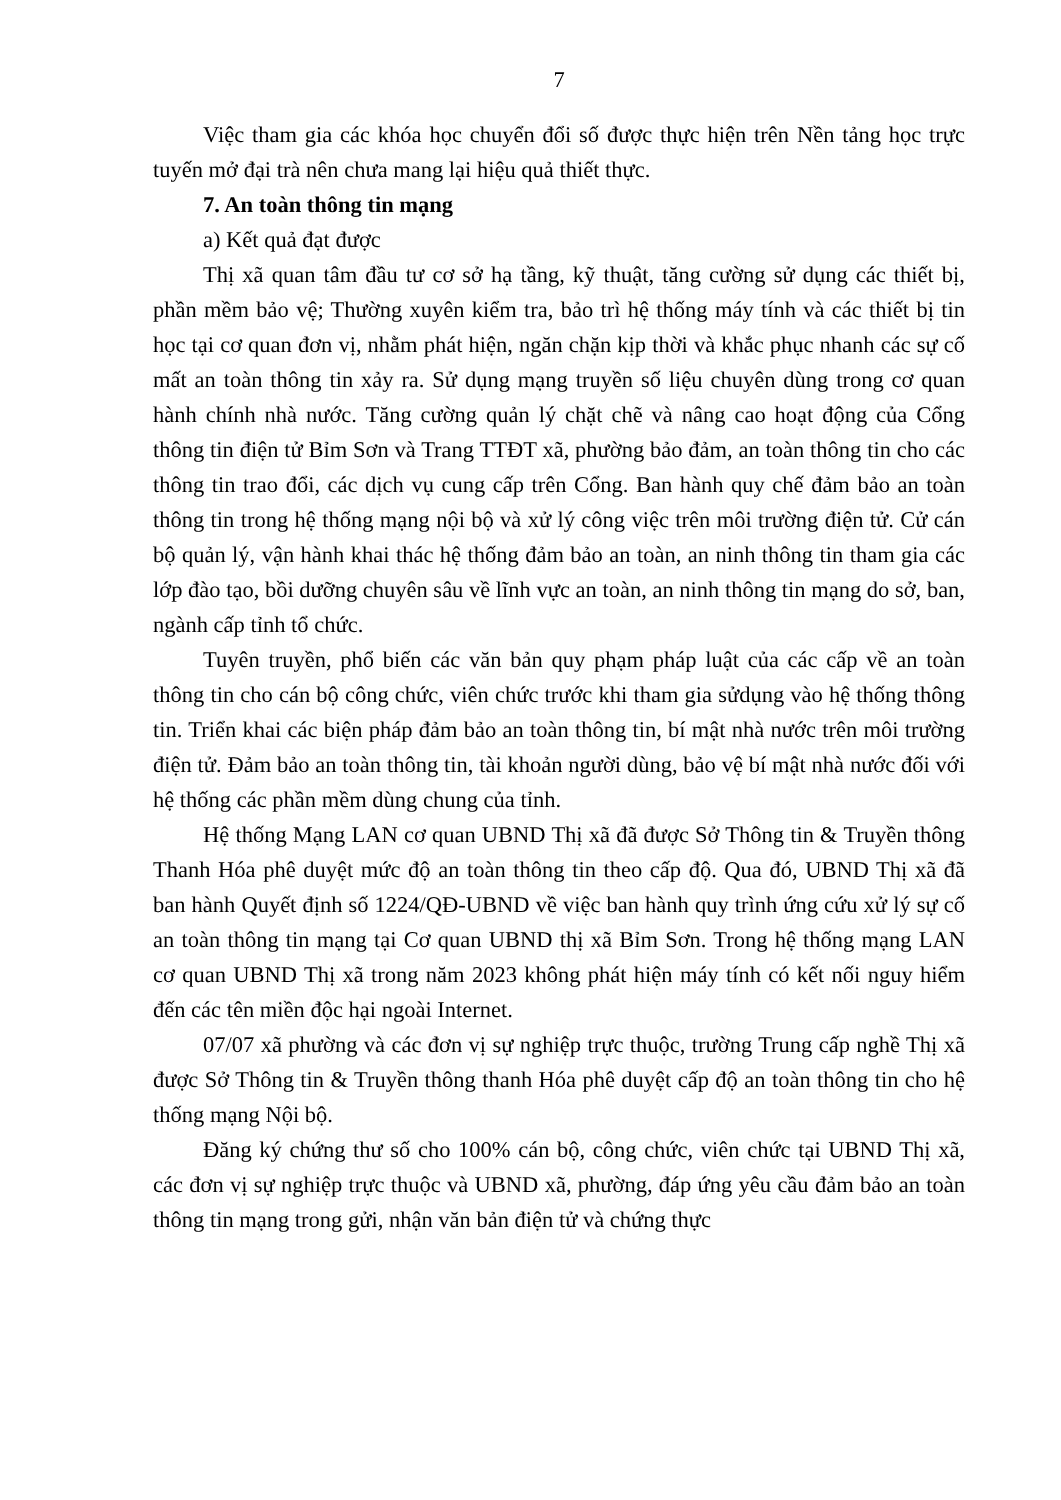7
Việc tham gia các khóa học chuyển đổi số được thực hiện trên Nền tảng học trực tuyến mở đại trà nên chưa mang lại hiệu quả thiết thực.
7. An toàn thông tin mạng
a) Kết quả đạt được
Thị xã quan tâm đầu tư cơ sở hạ tầng, kỹ thuật, tăng cường sử dụng các thiết bị, phần mềm bảo vệ; Thường xuyên kiểm tra, bảo trì hệ thống máy tính và các thiết bị tin học tại cơ quan đơn vị, nhằm phát hiện, ngăn chặn kịp thời và khắc phục nhanh các sự cố mất an toàn thông tin xảy ra. Sử dụng mạng truyền số liệu chuyên dùng trong cơ quan hành chính nhà nước. Tăng cường quản lý chặt chẽ và nâng cao hoạt động của Cổng thông tin điện tử Bỉm Sơn và Trang TTĐT xã, phường bảo đảm, an toàn thông tin cho các thông tin trao đổi, các dịch vụ cung cấp trên Cổng. Ban hành quy chế đảm bảo an toàn thông tin trong hệ thống mạng nội bộ và xử lý công việc trên môi trường điện tử. Cử cán bộ quản lý, vận hành khai thác hệ thống đảm bảo an toàn, an ninh thông tin tham gia các lớp đào tạo, bồi dưỡng chuyên sâu về lĩnh vực an toàn, an ninh thông tin mạng do sở, ban, ngành cấp tỉnh tổ chức.
Tuyên truyền, phổ biến các văn bản quy phạm pháp luật của các cấp về an toàn thông tin cho cán bộ công chức, viên chức trước khi tham gia sửdụng vào hệ thống thông tin. Triển khai các biện pháp đảm bảo an toàn thông tin, bí mật nhà nước trên môi trường điện tử. Đảm bảo an toàn thông tin, tài khoản người dùng, bảo vệ bí mật nhà nước đối với hệ thống các phần mềm dùng chung của tỉnh.
Hệ thống Mạng LAN cơ quan UBND Thị xã đã được Sở Thông tin & Truyền thông Thanh Hóa phê duyệt mức độ an toàn thông tin theo cấp độ. Qua đó, UBND Thị xã đã ban hành Quyết định số 1224/QĐ-UBND về việc ban hành quy trình ứng cứu xử lý sự cố an toàn thông tin mạng tại Cơ quan UBND thị xã Bỉm Sơn. Trong hệ thống mạng LAN cơ quan UBND Thị xã trong năm 2023 không phát hiện máy tính có kết nối nguy hiểm đến các tên miền độc hại ngoài Internet.
07/07 xã phường và các đơn vị sự nghiệp trực thuộc, trường Trung cấp nghề Thị xã được Sở Thông tin & Truyền thông thanh Hóa phê duyệt cấp độ an toàn thông tin cho hệ thống mạng Nội bộ.
Đăng ký chứng thư số cho 100% cán bộ, công chức, viên chức tại UBND Thị xã, các đơn vị sự nghiệp trực thuộc và UBND xã, phường, đáp ứng yêu cầu đảm bảo an toàn thông tin mạng trong gửi, nhận văn bản điện tử và chứng thực